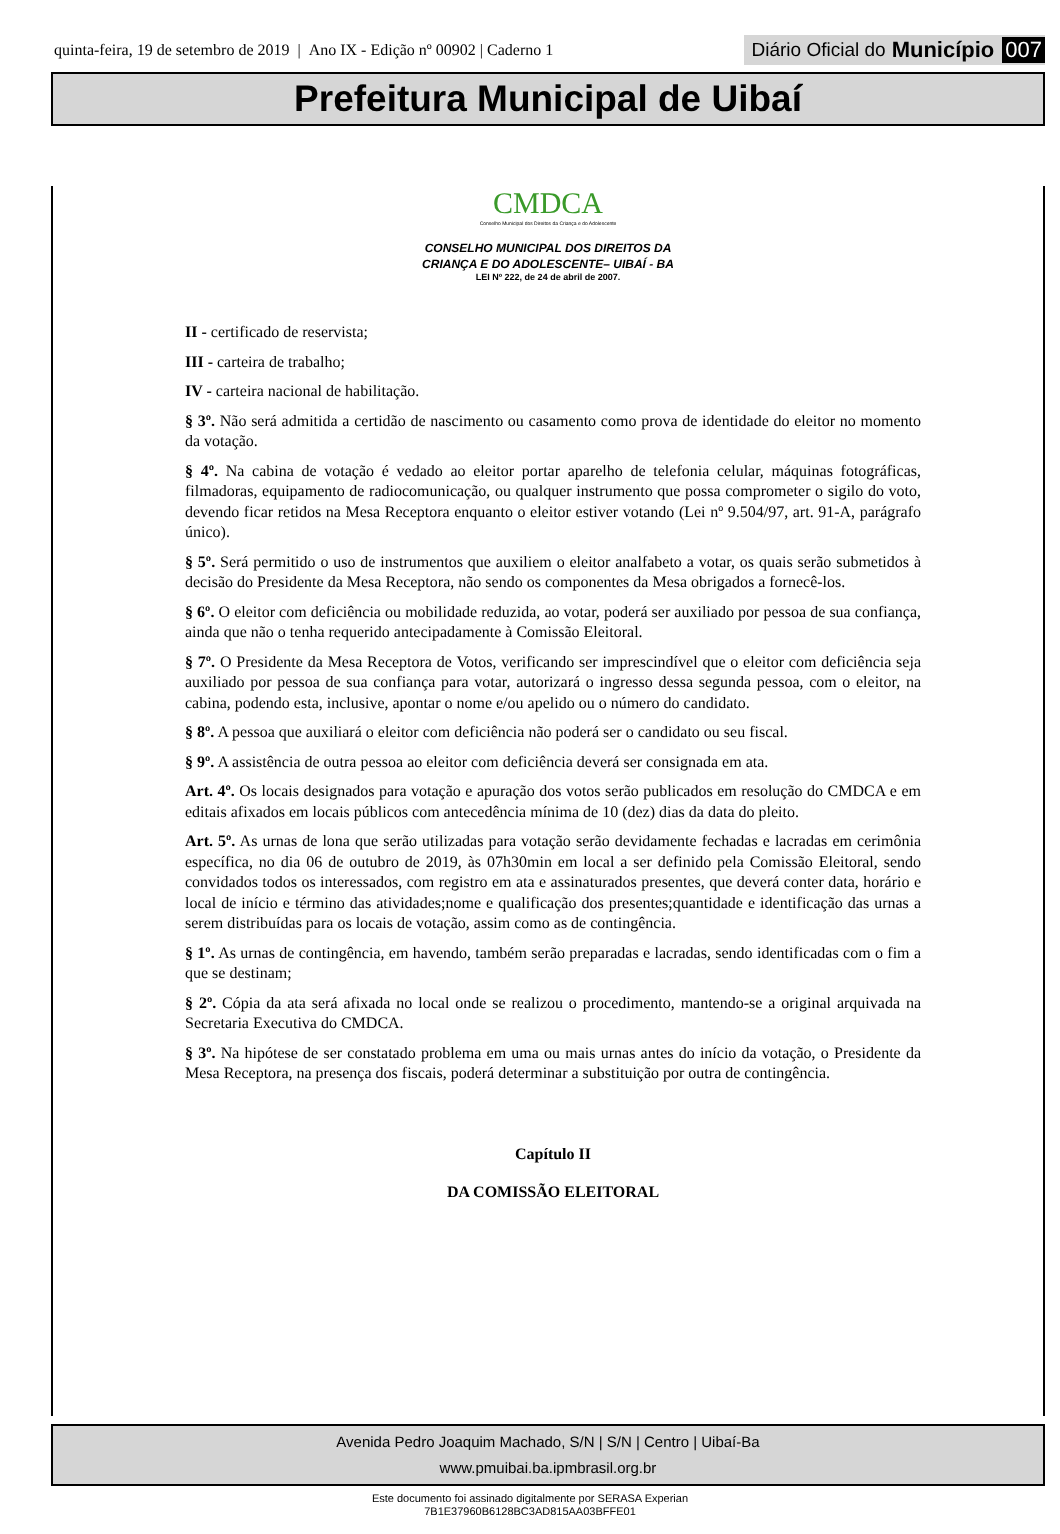quinta-feira, 19 de setembro de 2019 | Ano IX - Edição nº 00902 | Caderno 1
Diário Oficial do Município 007
Prefeitura Municipal de Uibaí
CMDCA
Conselho Municipal dos Direitos da Criança e do Adolescente
CONSELHO MUNICIPAL DOS DIREITOS DA
CRIANÇA E DO ADOLESCENTE– UIBAÍ - BA
LEI Nº 222, de 24 de abril de 2007.
II - certificado de reservista;
III - carteira de trabalho;
IV - carteira nacional de habilitação.
§ 3º. Não será admitida a certidão de nascimento ou casamento como prova de identidade do eleitor no momento da votação.
§ 4º. Na cabina de votação é vedado ao eleitor portar aparelho de telefonia celular, máquinas fotográficas, filmadoras, equipamento de radiocomunicação, ou qualquer instrumento que possa comprometer o sigilo do voto, devendo ficar retidos na Mesa Receptora enquanto o eleitor estiver votando (Lei nº 9.504/97, art. 91-A, parágrafo único).
§ 5º. Será permitido o uso de instrumentos que auxiliem o eleitor analfabeto a votar, os quais serão submetidos à decisão do Presidente da Mesa Receptora, não sendo os componentes da Mesa obrigados a fornecê-los.
§ 6º. O eleitor com deficiência ou mobilidade reduzida, ao votar, poderá ser auxiliado por pessoa de sua confiança, ainda que não o tenha requerido antecipadamente à Comissão Eleitoral.
§ 7º. O Presidente da Mesa Receptora de Votos, verificando ser imprescindível que o eleitor com deficiência seja auxiliado por pessoa de sua confiança para votar, autorizará o ingresso dessa segunda pessoa, com o eleitor, na cabina, podendo esta, inclusive, apontar o nome e/ou apelido ou o número do candidato.
§ 8º. A pessoa que auxiliará o eleitor com deficiência não poderá ser o candidato ou seu fiscal.
§ 9º. A assistência de outra pessoa ao eleitor com deficiência deverá ser consignada em ata.
Art. 4º. Os locais designados para votação e apuração dos votos serão publicados em resolução do CMDCA e em editais afixados em locais públicos com antecedência mínima de 10 (dez) dias da data do pleito.
Art. 5º. As urnas de lona que serão utilizadas para votação serão devidamente fechadas e lacradas em cerimônia específica, no dia 06 de outubro de 2019, às 07h30min em local a ser definido pela Comissão Eleitoral, sendo convidados todos os interessados, com registro em ata e assinaturados presentes, que deverá conter data, horário e local de início e término das atividades;nome e qualificação dos presentes;quantidade e identificação das urnas a serem distribuídas para os locais de votação, assim como as de contingência.
§ 1º. As urnas de contingência, em havendo, também serão preparadas e lacradas, sendo identificadas com o fim a que se destinam;
§ 2º. Cópia da ata será afixada no local onde se realizou o procedimento, mantendo-se a original arquivada na Secretaria Executiva do CMDCA.
§ 3º. Na hipótese de ser constatado problema em uma ou mais urnas antes do início da votação, o Presidente da Mesa Receptora, na presença dos fiscais, poderá determinar a substituição por outra de contingência.
Capítulo II
DA COMISSÃO ELEITORAL
Avenida Pedro Joaquim Machado, S/N | S/N | Centro | Uibaí-Ba
www.pmuibai.ba.ipmbrasil.org.br
Este documento foi assinado digitalmente por SERASA Experian
7B1E37960B6128BC3AD815AA03BFFE01